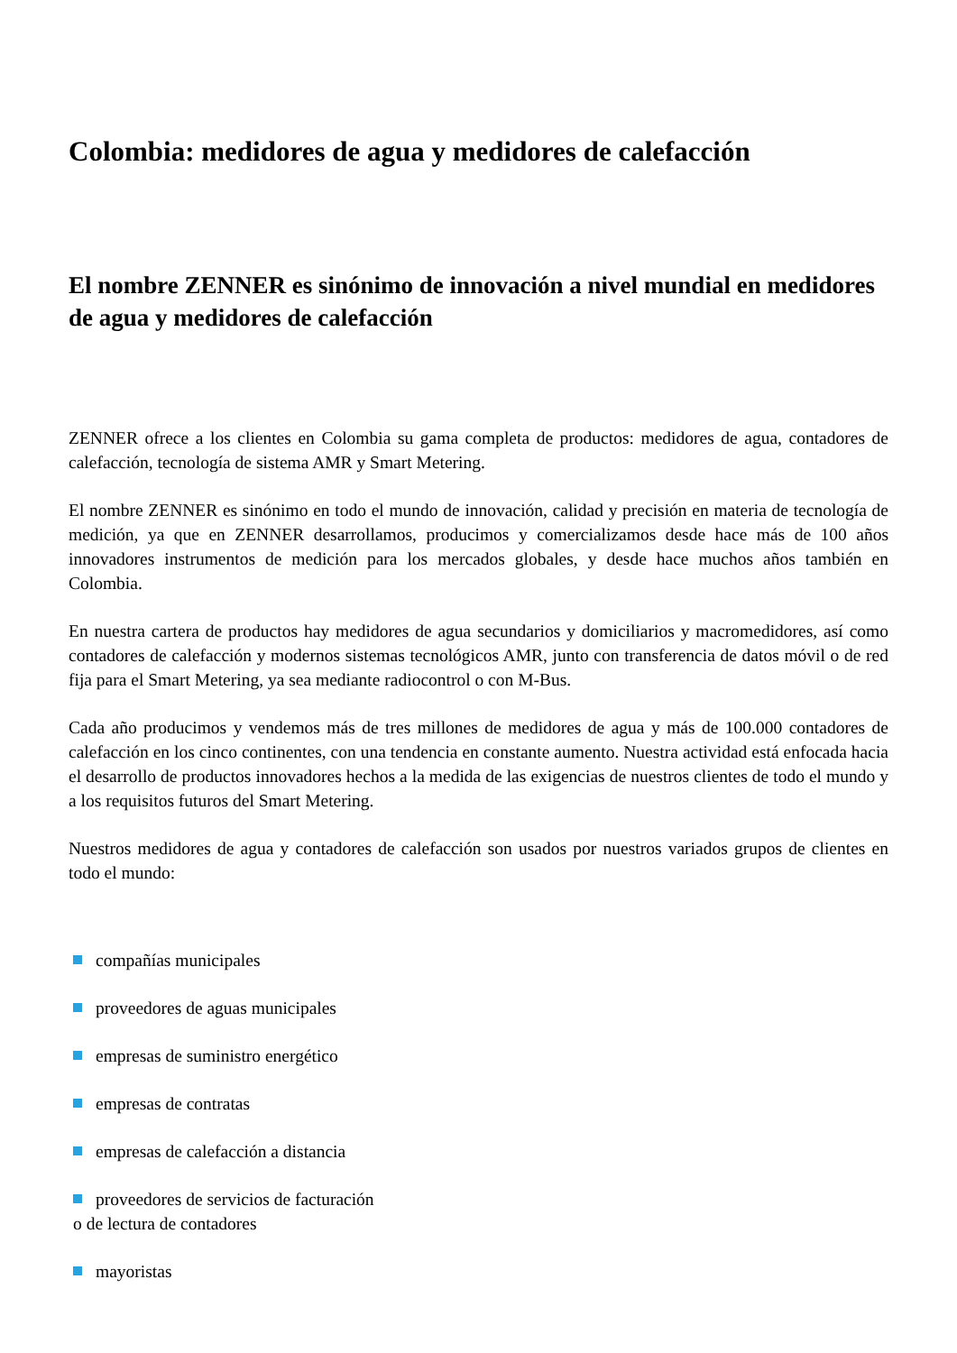Colombia: medidores de agua y medidores de calefacción
El nombre ZENNER es sinónimo de innovación a nivel mundial en medidores de agua y medidores de calefacción
ZENNER ofrece a los clientes en Colombia su gama completa de productos: medidores de agua, contadores de calefacción, tecnología de sistema AMR y Smart Metering.
El nombre ZENNER es sinónimo en todo el mundo de innovación, calidad y precisión en materia de tecnología de medición, ya que en ZENNER desarrollamos, producimos y comercializamos desde hace más de 100 años innovadores instrumentos de medición para los mercados globales, y desde hace muchos años también en Colombia.
En nuestra cartera de productos hay medidores de agua secundarios y domiciliarios y macromedidores, así como contadores de calefacción y modernos sistemas tecnológicos AMR, junto con transferencia de datos móvil o de red fija para el Smart Metering, ya sea mediante radiocontrol o con M-Bus.
Cada año producimos y vendemos más de tres millones de medidores de agua y más de 100.000 contadores de calefacción en los cinco continentes, con una tendencia en constante aumento. Nuestra actividad está enfocada hacia el desarrollo de productos innovadores hechos a la medida de las exigencias de nuestros clientes de todo el mundo y a los requisitos futuros del Smart Metering.
Nuestros medidores de agua y contadores de calefacción son usados por nuestros variados grupos de clientes en todo el mundo:
compañías municipales
proveedores de aguas municipales
empresas de suministro energético
empresas de contratas
empresas de calefacción a distancia
proveedores de servicios de facturación
o de lectura de contadores
mayoristas